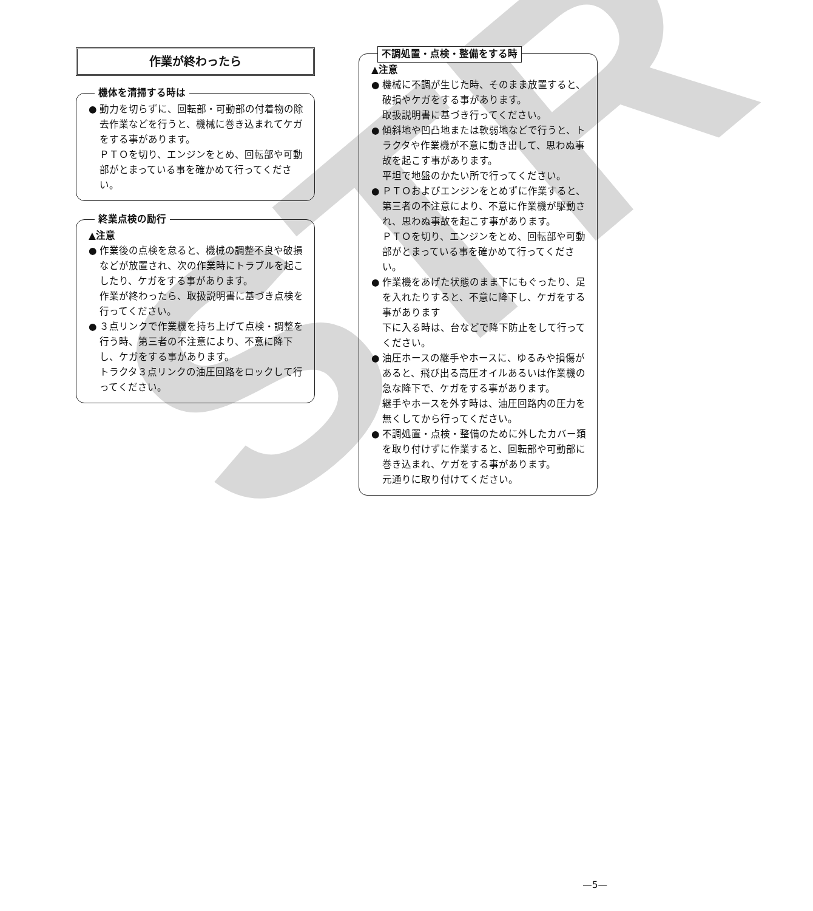STR
作業が終わったら
機体を清掃する時は
● 動力を切らずに、回転部・可動部の付着物の除去作業などを行うと、機械に巻き込まれてケガをする事があります。
ＰＴＯを切り、エンジンをとめ、回転部や可動部がとまっている事を確かめて行ってください。
終業点検の励行
▲注意
● 作業後の点検を怠ると、機械の調整不良や破損などが放置され、次の作業時にトラブルを起こしたり、ケガをする事があります。
作業が終わったら、取扱説明書に基づき点検を行ってください。
● ３点リンクで作業機を持ち上げて点検・調整を行う時、第三者の不注意により、不意に降下し、ケガをする事があります。
トラクタ３点リンクの油圧回路をロックして行ってください。
不調処置・点検・整備をする時
▲注意
● 機械に不調が生じた時、そのまま放置すると、破損やケガをする事があります。
取扱説明書に基づき行ってください。
● 傾斜地や凹凸地または軟弱地などで行うと、トラクタや作業機が不意に動き出して、思わぬ事故を起こす事があります。
平坦で地盤のかたい所で行ってください。
● ＰＴＯおよびエンジンをとめずに作業すると、第三者の不注意により、不意に作業機が駆動され、思わぬ事故を起こす事があります。
ＰＴＯを切り、エンジンをとめ、回転部や可動部がとまっている事を確かめて行ってください。
● 作業機をあげた状態のまま下にもぐったり、足を入れたりすると、不意に降下し、ケガをする事があります
下に入る時は、台などで降下防止をして行ってください。
● 油圧ホースの継手やホースに、ゆるみや損傷があると、飛び出る高圧オイルあるいは作業機の急な降下で、ケガをする事があります。
継手やホースを外す時は、油圧回路内の圧力を無くしてから行ってください。
● 不調処置・点検・整備のために外したカバー類を取り付けずに作業すると、回転部や可動部に巻き込まれ、ケガをする事があります。
元通りに取り付けてください。
—5—